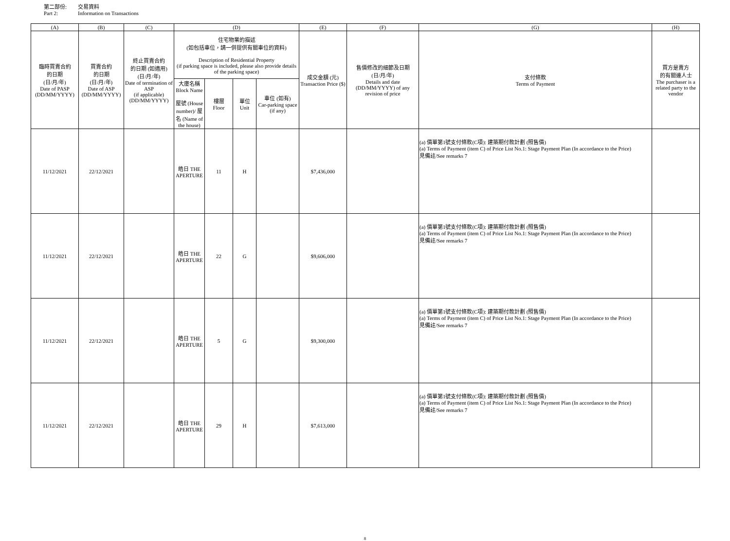第二部份: 交易資料
Part 2: Information on Transactions
| (A) | (B) | (C) | (D) | | | | (E) | (F) | (G) | (H) |
| --- | --- | --- | --- | --- | --- | --- | --- | --- | --- | --- |
| 臨時買賣合約 的日期 (日/月/年) Date of PASP (DD/MM/YYYY) | 買賣合約 的日期 (日/月/年) Date of ASP (DD/MM/YYYY) | 終止買賣合約 的日期 (如適用) (日/月/年) Date of termination of ASP (if applicable) (DD/MM/YYYY) | 住宅物業的描述 (如包括車位，請一併提供有關車位的資料) Description of Residential Property (if parking space is included, please also provide details of the parking space) | | | | 成交金額 (元) Transaction Price ($) | 售價修改的細節及日期 (日/月/年) Details and date (DD/MM/YYYY) of any revision of price | 支付條款 Terms of Payment | 買方是賣方 的有關連人士 The purchaser is a related party to the vendor |
| | | | 大廈名稱 Block Name 屋號 (House number)/ 屋名 (Name of the house) | 樓層 Floor | 單位 Unit | 車位 (如有) Car-parking space (if any) | | | | |
| 11/12/2021 | 22/12/2021 | | 皓日 THE APERTURE | 11 | H | | $7,436,000 | | (a) 價單第1號支付條款(C項): 建築期付款計劃 (照售價) (a) Terms of Payment (item C) of Price List No.1: Stage Payment Plan (In accordance to the Price) 見備註/See remarks 7 | |
| 11/12/2021 | 22/12/2021 | | 皓日 THE APERTURE | 22 | G | | $9,606,000 | | (a) 價單第1號支付條款(C項): 建築期付款計劃 (照售價) (a) Terms of Payment (item C) of Price List No.1: Stage Payment Plan (In accordance to the Price) 見備註/See remarks 7 | |
| 11/12/2021 | 22/12/2021 | | 皓日 THE APERTURE | 5 | G | | $9,300,000 | | (a) 價單第1號支付條款(C項): 建築期付款計劃 (照售價) (a) Terms of Payment (item C) of Price List No.1: Stage Payment Plan (In accordance to the Price) 見備註/See remarks 7 | |
| 11/12/2021 | 22/12/2021 | | 皓日 THE APERTURE | 29 | H | | $7,613,000 | | (a) 價單第1號支付條款(C項): 建築期付款計劃 (照售價) (a) Terms of Payment (item C) of Price List No.1: Stage Payment Plan (In accordance to the Price) 見備註/See remarks 7 | |
8